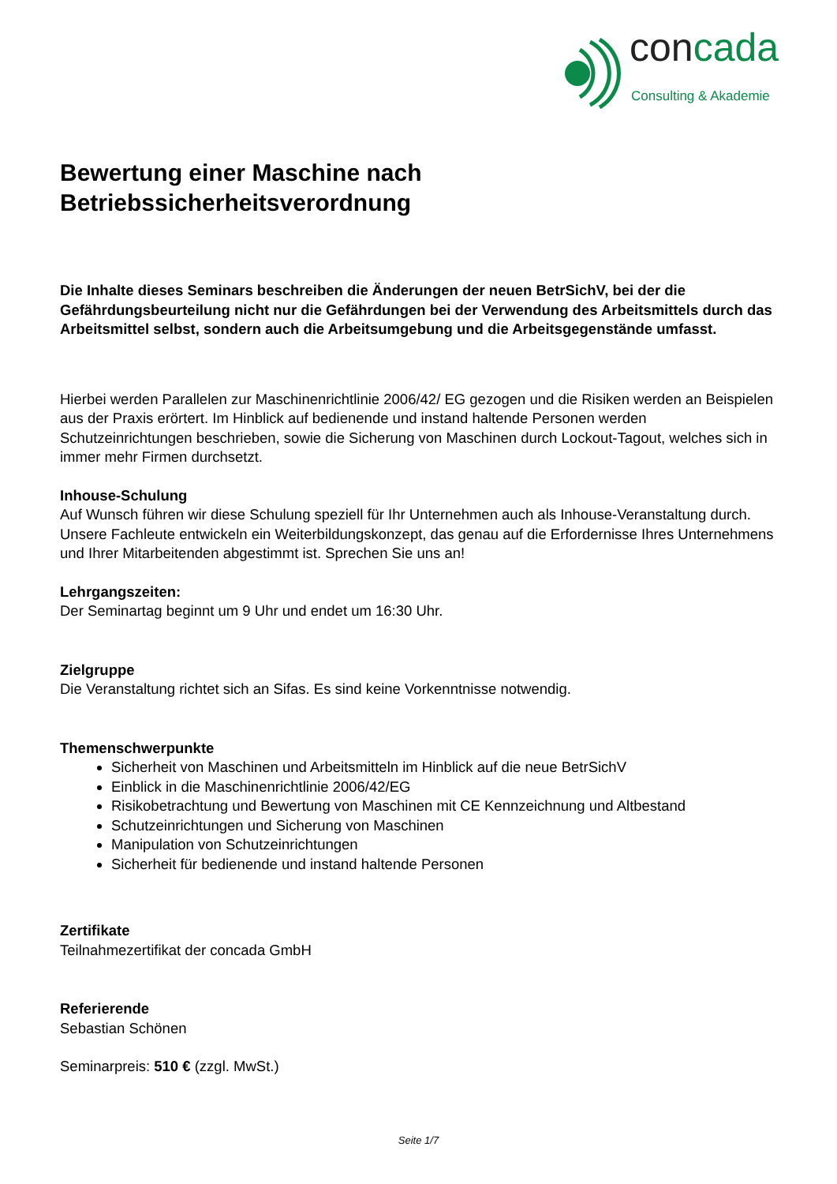concada
Consulting & Akademie
Bewertung einer Maschine nach
Betriebssicherheitsverordnung
Die Inhalte dieses Seminars beschreiben die Änderungen der neuen BetrSichV, bei der die Gefährdungsbeurteilung nicht nur die Gefährdungen bei der Verwendung des Arbeitsmittels durch das Arbeitsmittel selbst, sondern auch die Arbeitsumgebung und die Arbeitsgegenstände umfasst.
Hierbei werden Parallelen zur Maschinenrichtlinie 2006/42/ EG gezogen und die Risiken werden an Beispielen aus der Praxis erörtert. Im Hinblick auf bedienende und instand haltende Personen werden Schutzeinrichtungen beschrieben, sowie die Sicherung von Maschinen durch Lockout-Tagout, welches sich in immer mehr Firmen durchsetzt.
Inhouse-Schulung
Auf Wunsch führen wir diese Schulung speziell für Ihr Unternehmen auch als Inhouse-Veranstaltung durch. Unsere Fachleute entwickeln ein Weiterbildungskonzept, das genau auf die Erfordernisse Ihres Unternehmens und Ihrer Mitarbeitenden abgestimmt ist. Sprechen Sie uns an!
Lehrgangszeiten:
Der Seminartag beginnt um 9 Uhr und endet um 16:30 Uhr.
Zielgruppe
Die Veranstaltung richtet sich an Sifas. Es sind keine Vorkenntnisse notwendig.
Themenschwerpunkte
Sicherheit von Maschinen und Arbeitsmitteln im Hinblick auf die neue BetrSichV
Einblick in die Maschinenrichtlinie 2006/42/EG
Risikobetrachtung und Bewertung von Maschinen mit CE Kennzeichnung und Altbestand
Schutzeinrichtungen und Sicherung von Maschinen
Manipulation von Schutzeinrichtungen
Sicherheit für bedienende und instand haltende Personen
Zertifikate
Teilnahmezertifikat der concada GmbH
Referierende
Sebastian Schönen
Seminarpreis: 510 € (zzgl. MwSt.)
Seite 1/7